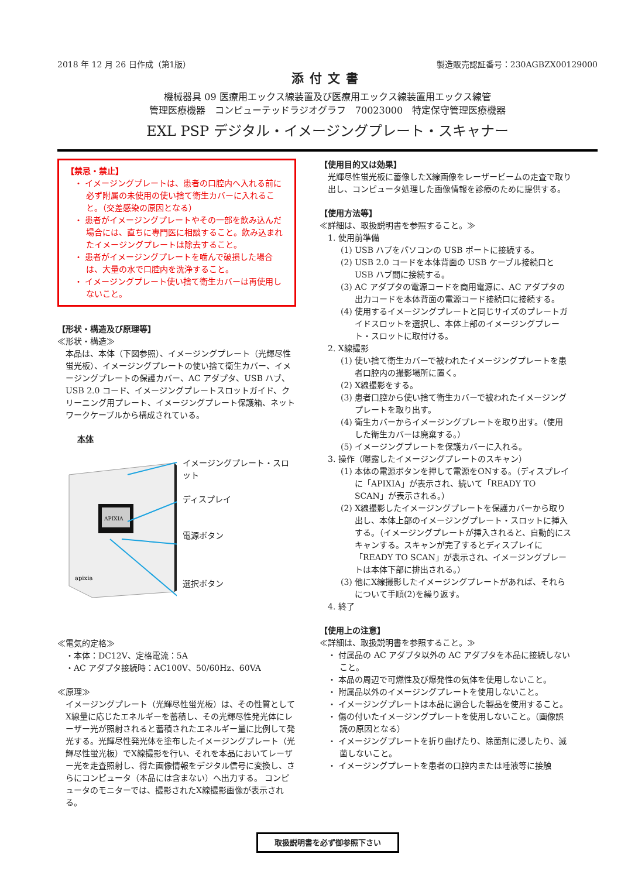2018 年 12 月 26 日作成（第1版） 製造販売認証番号：230AGBZX00129000
添付文書
機械器具 09 医療用エックス線装置及び医療用エックス線装置用エックス線管
管理医療機器　コンピューテッドラジオグラフ　70023000　特定保守管理医療機器
EXL PSP デジタル・イメージングプレート・スキャナー
【禁忌・禁止】
・ イメージングプレートは、患者の口腔内へ入れる前に必ず附属の未使用の使い捨て衛生カバーに入れること。（交差感染の原因となる）
・ 患者がイメージングプレートやその一部を飲み込んだ場合には、直ちに専門医に相談すること。飲み込まれたイメージングプレートは除去すること。
・ 患者がイメージングプレートを噛んで破損した場合は、大量の水で口腔内を洗浄すること。
・ イメージングプレート使い捨て衛生カバーは再使用しないこと。
【形状・構造及び原理等】
≪形状・構造≫
本品は、本体（下図参照）、イメージングプレート（光輝尽性蛍光板）、イメージングプレートの使い捨て衛生カバー、イメージングプレートの保護カバー、AC アダプタ、USB ハブ、USB 2.0 コード、イメージングプレートスロットガイド、クリーニング用プレート、イメージングプレート保護箱、ネットワークケーブルから構成されている。
本体
APIXIA
apixia
イメージングプレート・スロット
ディスプレイ
電源ボタン
選択ボタン
≪電気的定格≫
・本体：DC12V、定格電流：5A
・AC アダプタ接続時：AC100V、50/60Hz、60VA
≪原理≫
イメージングプレート（光輝尽性蛍光板）は、その性質としてX線量に応じたエネルギーを蓄積し、その光輝尽性発光体にレーザー光が照射されると蓄積されたエネルギー量に比例して発光する。光輝尽性発光体を塗布したイメージングプレート（光輝尽性蛍光板）でX線撮影を行い、それを本品においてレーザー光を走査照射し、得た画像情報をデジタル信号に変換し、さらにコンピュータ（本品には含まない）へ出力する。 コンピュータのモニターでは、撮影されたX線撮影画像が表示される。
【使用目的又は効果】
光輝尽性蛍光板に蓄像したX線画像をレーザービームの走査で取り出し、コンピュータ処理した画像情報を診療のために提供する。
【使用方法等】
≪詳細は、取扱説明書を参照すること。≫
1. 使用前準備
(1) USB ハブをパソコンの USB ポートに接続する。
(2) USB 2.0 コードを本体背面の USB ケーブル接続口と USB ハブ間に接続する。
(3) AC アダプタの電源コードを商用電源に、AC アダプタの出力コードを本体背面の電源コード接続口に接続する。
(4) 使用するイメージングプレートと同じサイズのプレートガイドスロットを選択し、本体上部のイメージングプレート・スロットに取付ける。
2. X線撮影
(1) 使い捨て衛生カバーで被われたイメージングプレートを患者口腔内の撮影場所に置く。
(2) X線撮影をする。
(3) 患者口腔から使い捨て衛生カバーで被われたイメージングプレートを取り出す。
(4) 衛生カバーからイメージングプレートを取り出す。（使用した衛生カバーは廃棄する。）
(5) イメージングプレートを保護カバーに入れる。
3. 操作（曝露したイメージングプレートのスキャン）
(1) 本体の電源ボタンを押して電源をONする。（ディスプレイに「APIXIA」が表示され、続いて「READY TO SCAN」が表示される。）
(2) X線撮影したイメージングプレートを保護カバーから取り出し、本体上部のイメージングプレート・スロットに挿入する。（イメージングプレートが挿入されると、自動的にスキャンする。スキャンが完了するとディスプレイに「READY TO SCAN」が表示され、イメージングプレートは本体下部に排出される。）
(3) 他にX線撮影したイメージングプレートがあれば、それらについて手順(2)を繰り返す。
4. 終了
【使用上の注意】
≪詳細は、取扱説明書を参照すること。≫
・ 付属品の AC アダプタ以外の AC アダプタを本品に接続しないこと。
・ 本品の周辺で可燃性及び爆発性の気体を使用しないこと。
・ 附属品以外のイメージングプレートを使用しないこと。
・ イメージングプレートは本品に適合した製品を使用すること。
・ 傷の付いたイメージングプレートを使用しないこと。（画像誤読の原因となる）
・ イメージングプレートを折り曲げたり、除菌剤に浸したり、滅菌しないこと。
・ イメージングプレートを患者の口腔内または唾液等に接触
取扱説明書を必ず御参照下さい